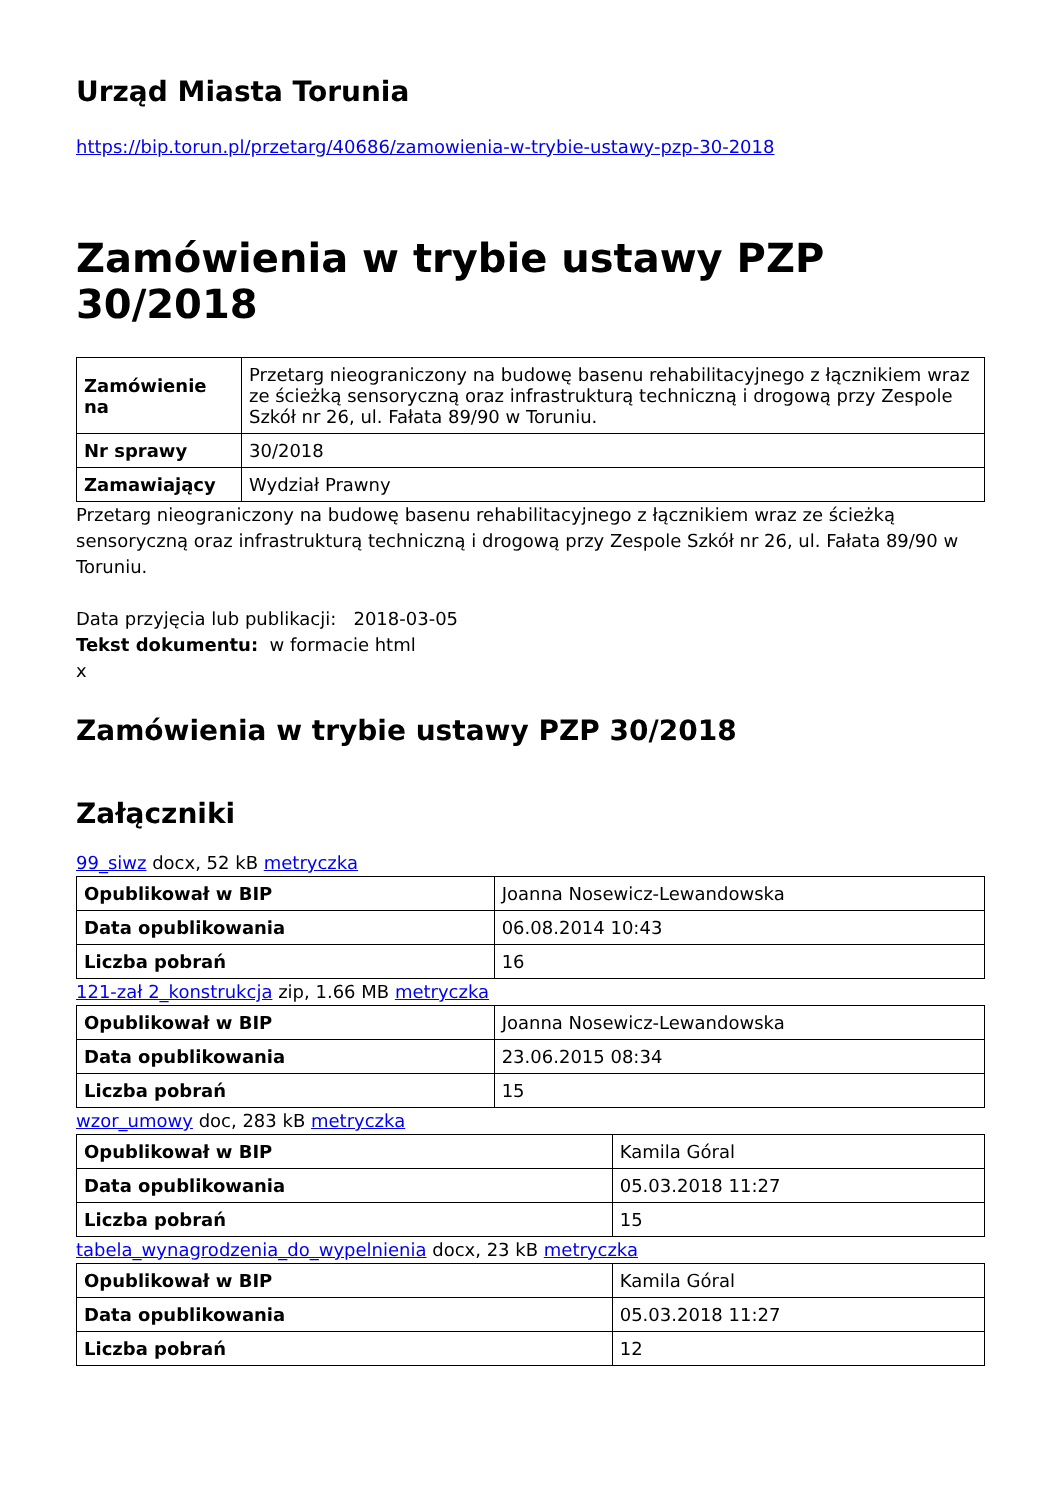Urząd Miasta Torunia
https://bip.torun.pl/przetarg/40686/zamowienia-w-trybie-ustawy-pzp-30-2018
Zamówienia w trybie ustawy PZP 30/2018
| Zamówienie na | Przetarg nieograniczony na budowę basenu rehabilitacyjnego z łącznikiem wraz ze ścieżką sensoryczną oraz infrastrukturą techniczną i drogową przy Zespole Szkół nr 26, ul. Fałata 89/90 w Toruniu. |
| Nr sprawy | 30/2018 |
| Zamawiający | Wydział Prawny |
Przetarg nieograniczony na budowę basenu rehabilitacyjnego z łącznikiem wraz ze ścieżką sensoryczną oraz infrastrukturą techniczną i drogową przy Zespole Szkół nr 26, ul. Fałata 89/90 w Toruniu.
Data przyjęcia lub publikacji: 2018-03-05
Tekst dokumentu: w formacie html
x
Zamówienia w trybie ustawy PZP 30/2018
Załączniki
99_siwz docx, 52 kB metryczka
| Opublikował w BIP | Joanna Nosewicz-Lewandowska |
| Data opublikowania | 06.08.2014 10:43 |
| Liczba pobrań | 16 |
121-zał 2_konstrukcja zip, 1.66 MB metryczka
| Opublikował w BIP | Joanna Nosewicz-Lewandowska |
| Data opublikowania | 23.06.2015 08:34 |
| Liczba pobrań | 15 |
wzor_umowy doc, 283 kB metryczka
| Opublikował w BIP | Kamila Góral |
| Data opublikowania | 05.03.2018 11:27 |
| Liczba pobrań | 15 |
tabela_wynagrodzenia_do_wypelnienia docx, 23 kB metryczka
| Opublikował w BIP | Kamila Góral |
| Data opublikowania | 05.03.2018 11:27 |
| Liczba pobrań | 12 |